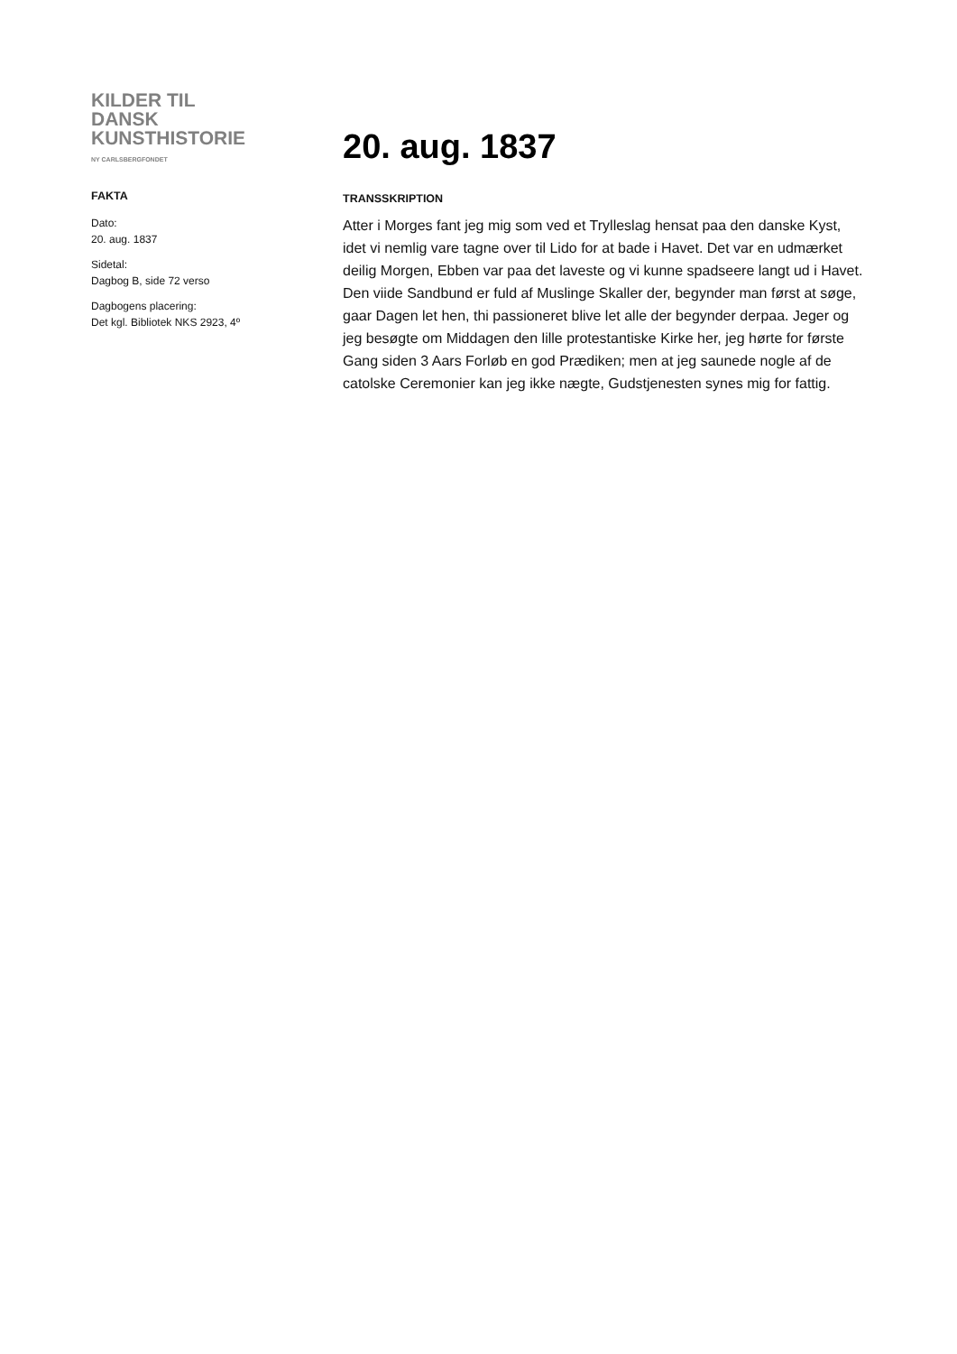KILDER TIL
DANSK
KUNSTHISTORIE
NY CARLSBERGFONDET
20. aug. 1837
FAKTA
Dato:
20. aug. 1837
Sidetal:
Dagbog B, side 72 verso
Dagbogens placering:
Det kgl. Bibliotek NKS 2923, 4º
TRANSSKRIPTION
Atter i Morges fant jeg mig som ved et Trylleslag hensat paa den danske Kyst, idet vi nemlig vare tagne over til Lido for at bade i Havet. Det var en udmærket deilig Morgen, Ebben var paa det laveste og vi kunne spadseere langt ud i Havet. Den viide Sandbund er fuld af Muslinge Skaller der, begynder man først at søge, gaar Dagen let hen, thi passioneret blive let alle der begynder derpaa. Jeger og jeg besøgte om Middagen den lille protestantiske Kirke her, jeg hørte for første Gang siden 3 Aars Forløb en god Prædiken; men at jeg saunede nogle af de catolske Ceremonier kan jeg ikke nægte, Gudstjenesten synes mig for fattig.